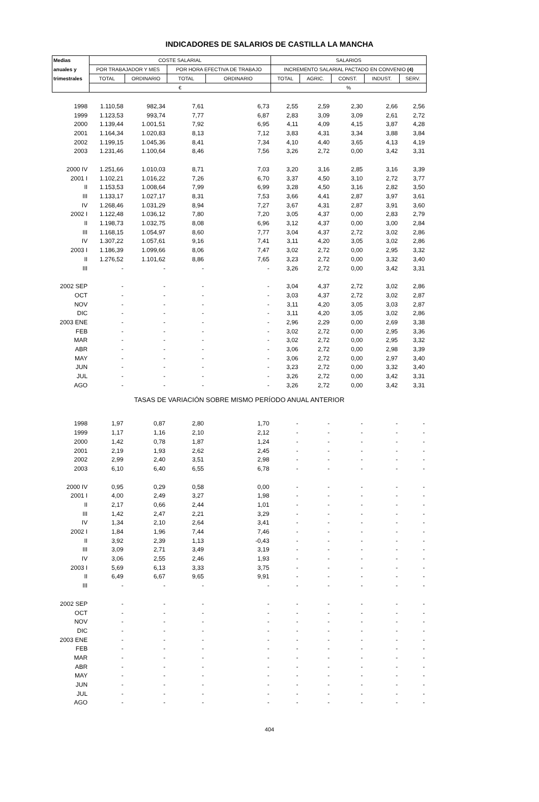INDICADORES DE SALARIOS DE CASTILLA LA MANCHA
| Medias | COSTE SALARIAL | | | | SALARIOS | | | | |
| --- | --- | --- | --- | --- | --- | --- | --- | --- | --- |
| anuales y | POR TRABAJADOR Y MES | | POR HORA EFECTIVA DE TRABAJO | | INCREMENTO SALARIAL PACTADO EN CONVENIO (4) | | | | |
| trimestrales | TOTAL | ORDINARIO | TOTAL | ORDINARIO | TOTAL | AGRIC. | CONST. | INDUST. | SERV. |
| | € | | | | % | | | | |
| 1998 | 1.110,58 | 982,34 | 7,61 | 6,73 | 2,55 | 2,59 | 2,30 | 2,66 | 2,56 |
| 1999 | 1.123,53 | 993,74 | 7,77 | 6,87 | 2,83 | 3,09 | 3,09 | 2,61 | 2,72 |
| 2000 | 1.139,44 | 1.001,51 | 7,92 | 6,95 | 4,11 | 4,09 | 4,15 | 3,87 | 4,28 |
| 2001 | 1.164,34 | 1.020,83 | 8,13 | 7,12 | 3,83 | 4,31 | 3,34 | 3,88 | 3,84 |
| 2002 | 1.199,15 | 1.045,36 | 8,41 | 7,34 | 4,10 | 4,40 | 3,65 | 4,13 | 4,19 |
| 2003 | 1.231,46 | 1.100,64 | 8,46 | 7,56 | 3,26 | 2,72 | 0,00 | 3,42 | 3,31 |
| 2000 IV | 1.251,66 | 1.010,03 | 8,71 | 7,03 | 3,20 | 3,16 | 2,85 | 3,16 | 3,39 |
| 2001 I | 1.102,21 | 1.016,22 | 7,26 | 6,70 | 3,37 | 4,50 | 3,10 | 2,72 | 3,77 |
| II | 1.153,53 | 1.008,64 | 7,99 | 6,99 | 3,28 | 4,50 | 3,16 | 2,82 | 3,50 |
| III | 1.133,17 | 1.027,17 | 8,31 | 7,53 | 3,66 | 4,41 | 2,87 | 3,97 | 3,61 |
| IV | 1.268,46 | 1.031,29 | 8,94 | 7,27 | 3,67 | 4,31 | 2,87 | 3,91 | 3,60 |
| 2002 I | 1.122,48 | 1.036,12 | 7,80 | 7,20 | 3,05 | 4,37 | 0,00 | 2,83 | 2,79 |
| II | 1.198,73 | 1.032,75 | 8,08 | 6,96 | 3,12 | 4,37 | 0,00 | 3,00 | 2,84 |
| III | 1.168,15 | 1.054,97 | 8,60 | 7,77 | 3,04 | 4,37 | 2,72 | 3,02 | 2,86 |
| IV | 1.307,22 | 1.057,61 | 9,16 | 7,41 | 3,11 | 4,20 | 3,05 | 3,02 | 2,86 |
| 2003 I | 1.186,39 | 1.099,66 | 8,06 | 7,47 | 3,02 | 2,72 | 0,00 | 2,95 | 3,32 |
| II | 1.276,52 | 1.101,62 | 8,86 | 7,65 | 3,23 | 2,72 | 0,00 | 3,32 | 3,40 |
| III | - | - | - | - | 3,26 | 2,72 | 0,00 | 3,42 | 3,31 |
| 2002 SEP | - | - | - | - | 3,04 | 4,37 | 2,72 | 3,02 | 2,86 |
| OCT | - | - | - | - | 3,03 | 4,37 | 2,72 | 3,02 | 2,87 |
| NOV | - | - | - | - | 3,11 | 4,20 | 3,05 | 3,03 | 2,87 |
| DIC | - | - | - | - | 3,11 | 4,20 | 3,05 | 3,02 | 2,86 |
| 2003 ENE | - | - | - | - | 2,96 | 2,29 | 0,00 | 2,69 | 3,38 |
| FEB | - | - | - | - | 3,02 | 2,72 | 0,00 | 2,95 | 3,36 |
| MAR | - | - | - | - | 3,02 | 2,72 | 0,00 | 2,95 | 3,32 |
| ABR | - | - | - | - | 3,06 | 2,72 | 0,00 | 2,98 | 3,39 |
| MAY | - | - | - | - | 3,06 | 2,72 | 0,00 | 2,97 | 3,40 |
| JUN | - | - | - | - | 3,23 | 2,72 | 0,00 | 3,32 | 3,40 |
| JUL | - | - | - | - | 3,26 | 2,72 | 0,00 | 3,42 | 3,31 |
| AGO | - | - | - | - | 3,26 | 2,72 | 0,00 | 3,42 | 3,31 |
| TASAS DE VARIACIÓN SOBRE MISMO PERÍODO ANUAL ANTERIOR | | | | | | | | | |
| 1998 | 1,97 | 0,87 | 2,80 | 1,70 | - | - | - | - | - |
| 1999 | 1,17 | 1,16 | 2,10 | 2,12 | - | - | - | - | - |
| 2000 | 1,42 | 0,78 | 1,87 | 1,24 | - | - | - | - | - |
| 2001 | 2,19 | 1,93 | 2,62 | 2,45 | - | - | - | - | - |
| 2002 | 2,99 | 2,40 | 3,51 | 2,98 | - | - | - | - | - |
| 2003 | 6,10 | 6,40 | 6,55 | 6,78 | - | - | - | - | - |
| 2000 IV | 0,95 | 0,29 | 0,58 | 0,00 | - | - | - | - | - |
| 2001 I | 4,00 | 2,49 | 3,27 | 1,98 | - | - | - | - | - |
| II | 2,17 | 0,66 | 2,44 | 1,01 | - | - | - | - | - |
| III | 1,42 | 2,47 | 2,21 | 3,29 | - | - | - | - | - |
| IV | 1,34 | 2,10 | 2,64 | 3,41 | - | - | - | - | - |
| 2002 I | 1,84 | 1,96 | 7,44 | 7,46 | - | - | - | - | - |
| II | 3,92 | 2,39 | 1,13 | -0,43 | - | - | - | - | - |
| III | 3,09 | 2,71 | 3,49 | 3,19 | - | - | - | - | - |
| IV | 3,06 | 2,55 | 2,46 | 1,93 | - | - | - | - | - |
| 2003 I | 5,69 | 6,13 | 3,33 | 3,75 | - | - | - | - | - |
| II | 6,49 | 6,67 | 9,65 | 9,91 | - | - | - | - | - |
| III | - | - | - | - | - | - | - | - | - |
| 2002 SEP | - | - | - | - | - | - | - | - | - |
| OCT | - | - | - | - | - | - | - | - | - |
| NOV | - | - | - | - | - | - | - | - | - |
| DIC | - | - | - | - | - | - | - | - | - |
| 2003 ENE | - | - | - | - | - | - | - | - | - |
| FEB | - | - | - | - | - | - | - | - | - |
| MAR | - | - | - | - | - | - | - | - | - |
| ABR | - | - | - | - | - | - | - | - | - |
| MAY | - | - | - | - | - | - | - | - | - |
| JUN | - | - | - | - | - | - | - | - | - |
| JUL | - | - | - | - | - | - | - | - | - |
| AGO | - | - | - | - | - | - | - | - | - |
404